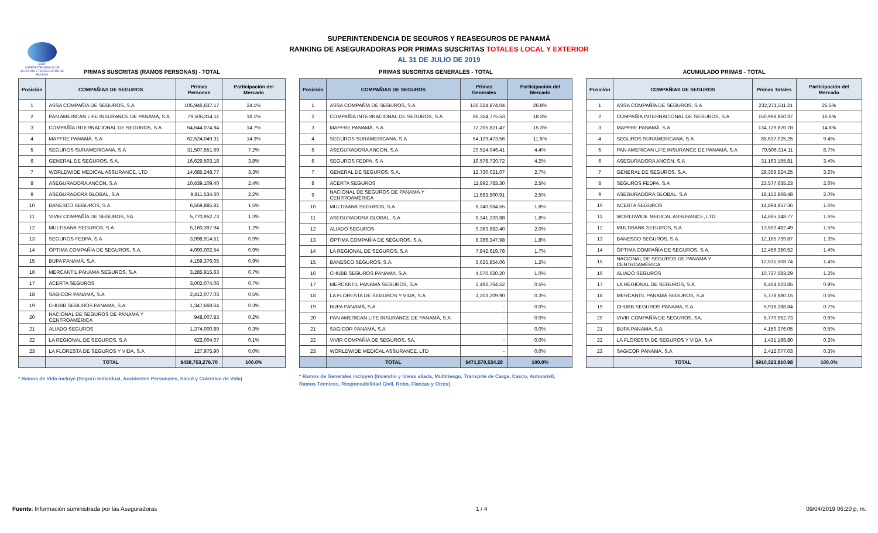SSRP
SUPERINTENDENCIA DE SEGUROS Y REASEGUROS DE PANAMÁ
SUPERINTENDENCIA DE SEGUROS Y REASEGUROS DE PANAMÁ
RANKING DE ASEGURADORAS POR PRIMAS SUSCRITAS TOTALES LOCAL Y EXTERIOR
AL 31 DE JULIO DE 2019
PRIMAS SUSCRITAS (RAMOS PERSONAS) - TOTAL
| Posición | COMPAÑIAS DE SEGUROS | Primas Personas | Participación del Mercado |
| --- | --- | --- | --- |
| 1 | ASSA COMPAÑÍA DE SEGUROS, S.A | 105,946,637.17 | 24.1% |
| 2 | PAN AMERICAN LIFE INSURANCE DE PANAMÁ, S.A | 79,506,314.11 | 18.1% |
| 3 | COMPAÑÍA INTERNACIONAL DE SEGUROS, S.A | 64,644,074.84 | 14.7% |
| 4 | MAPFRE PANAMÁ, S.A | 62,524,049.31 | 14.3% |
| 5 | SEGUROS SURAMERICANA, S.A | 31,507,551.69 | 7.2% |
| 6 | GENERAL DE SEGUROS, S.A. | 16,629,503.18 | 3.8% |
| 7 | WORLDWIDE MEDICAL ASSURANCE, LTD | 14,685,248.77 | 3.3% |
| 8 | ASEGURADORA ANCON, S.A | 10,639,109.40 | 2.4% |
| 9 | ASEGURADORA GLOBAL, S.A | 9,811,534.60 | 2.2% |
| 10 | BANESCO SEGUROS, S.A. | 6,559,885.81 | 1.5% |
| 11 | VIVIR COMPAÑÍA DE SEGUROS, SA. | 5,770,952.73 | 1.3% |
| 12 | MULTIBANK SEGUROS, S.A | 5,160,397.94 | 1.2% |
| 13 | SEGUROS FEDPA, S.A | 3,998,914.51 | 0.9% |
| 14 | ÓPTIMA COMPAÑÍA DE SEGUROS, S.A. | 4,090,002.54 | 0.9% |
| 15 | BUPA PANAMÁ, S.A. | 4,159,376.05 | 0.9% |
| 16 | MERCANTIL PANAMÁ SEGUROS, S.A | 3,285,915.63 | 0.7% |
| 17 | ACERTA SEGUROS | 3,002,074.06 | 0.7% |
| 18 | SAGICOR PANAMÁ, S.A | 2,412,077.03 | 0.5% |
| 19 | CHUBB SEGUROS PANAMA, S.A. | 1,347,668.64 | 0.3% |
| 20 | NACIONAL DE SEGUROS DE PANAMÁ Y CENTROAMÉRICA | 948,007.83 | 0.2% |
| 21 | ALIADO SEGUROS | 1,374,000.89 | 0.3% |
| 22 | LA REGIONAL DE SEGUROS, S.A | 622,004.07 | 0.1% |
| 23 | LA FLORESTA DE SEGUROS Y VIDA, S.A | 127,975.90 | 0.0% |
| | TOTAL | $438,753,276.70 | 100.0% |
* Ramos de Vida incluye (Seguro Individual, Accidentes Personales, Salud y Colectivo de Vida)
PRIMAS SUSCRITAS GENERALES - TOTAL
| Posición | COMPAÑIAS DE SEGUROS | Primas Generales | Participación del Mercado |
| --- | --- | --- | --- |
| 1 | ASSA COMPAÑÍA DE SEGUROS, S.A | 126,324,874.04 | 26.8% |
| 2 | COMPAÑÍA INTERNACIONAL DE SEGUROS, S.A | 86,354,775.53 | 18.3% |
| 3 | MAPFRE PANAMÁ, S.A | 72,205,821.47 | 15.3% |
| 4 | SEGUROS SURAMERICANA, S.A | 54,129,473.56 | 11.5% |
| 5 | ASEGURADORA ANCON, S.A | 20,524,046.41 | 4.4% |
| 6 | SEGUROS FEDPA, S.A | 19,578,720.72 | 4.2% |
| 7 | GENERAL DE SEGUROS, S.A. | 12,730,021.07 | 2.7% |
| 8 | ACERTA SEGUROS | 11,892,783.30 | 2.5% |
| 9 | NACIONAL DE SEGUROS DE PANAMÁ Y CENTROAMÉRICA | 11,583,500.91 | 2.5% |
| 10 | MULTIBANK SEGUROS, S.A | 8,340,084.55 | 1.8% |
| 11 | ASEGURADORA GLOBAL, S.A | 8,341,333.88 | 1.8% |
| 12 | ALIADO SEGUROS | 9,363,682.40 | 2.0% |
| 13 | ÓPTIMA COMPAÑÍA DE SEGUROS, S.A. | 8,366,347.98 | 1.8% |
| 14 | LA REGIONAL DE SEGUROS, S.A | 7,842,619.78 | 1.7% |
| 15 | BANESCO SEGUROS, S.A. | 5,625,854.06 | 1.2% |
| 16 | CHUBB SEGUROS PANAMA, S.A. | 4,570,620.20 | 1.0% |
| 17 | MERCANTIL PANAMÁ SEGUROS, S.A | 2,492,764.52 | 0.5% |
| 18 | LA FLORESTA DE SEGUROS Y VIDA, S.A | 1,303,209.90 | 0.3% |
| 19 | BUPA PANAMÁ, S.A. | - | 0.0% |
| 20 | PAN AMERICAN LIFE INSURANCE DE PANAMÁ, S.A | - | 0.0% |
| 21 | SAGICOR PANAMÁ, S.A | - | 0.0% |
| 22 | VIVIR COMPAÑÍA DE SEGUROS, SA. | - | 0.0% |
| 23 | WORLDWIDE MEDICAL ASSURANCE, LTD | - | 0.0% |
| | TOTAL | $471,570,534.28 | 100.0% |
* Ramos de Generales incluyen (Incendio y líneas aliada, Multiriesgo, Transprte de Carga, Casco, Automóvil, Ramos Técnicos, Responsabilidad Civil, Robo, Fianzas y Otros)
ACUMULADO PRIMAS - TOTAL
| Posición | COMPAÑIAS DE SEGUROS | Primas Totales | Participación del Mercado |
| --- | --- | --- | --- |
| 1 | ASSA COMPAÑÍA DE SEGUROS, S.A | 232,271,511.21 | 25.5% |
| 2 | COMPAÑÍA INTERNACIONAL DE SEGUROS, S.A | 150,998,850.37 | 16.6% |
| 3 | MAPFRE PANAMÁ, S.A | 134,729,870.78 | 14.8% |
| 4 | SEGUROS SURAMERICANA, S.A | 85,637,025.25 | 9.4% |
| 5 | PAN AMERICAN LIFE INSURANCE DE PANAMÁ, S.A | 79,506,314.11 | 8.7% |
| 6 | ASEGURADORA ANCON, S.A | 31,163,155.81 | 3.4% |
| 7 | GENERAL DE SEGUROS, S.A. | 29,359,524.25 | 3.2% |
| 8 | SEGUROS FEDPA, S.A | 23,577,635.23 | 2.6% |
| 9 | ASEGURADORA GLOBAL, S.A | 18,152,868.48 | 2.0% |
| 10 | ACERTA SEGUROS | 14,894,857.36 | 1.6% |
| 11 | WORLDWIDE MEDICAL ASSURANCE, LTD | 14,685,248.77 | 1.6% |
| 12 | MULTIBANK SEGUROS, S.A | 13,500,482.49 | 1.5% |
| 13 | BANESCO SEGUROS, S.A. | 12,185,739.87 | 1.3% |
| 14 | ÓPTIMA COMPAÑÍA DE SEGUROS, S.A. | 12,456,350.52 | 1.4% |
| 15 | NACIONAL DE SEGUROS DE PANAMÁ Y CENTROAMÉRICA | 12,531,508.74 | 1.4% |
| 16 | ALIADO SEGUROS | 10,737,683.29 | 1.2% |
| 17 | LA REGIONAL DE SEGUROS, S.A | 8,464,623.85 | 0.9% |
| 18 | MERCANTIL PANAMÁ SEGUROS, S.A | 5,778,680.15 | 0.6% |
| 19 | CHUBB SEGUROS PANAMA, S.A. | 5,918,288.84 | 0.7% |
| 20 | VIVIR COMPAÑÍA DE SEGUROS, SA. | 5,770,952.73 | 0.6% |
| 21 | BUPA PANAMÁ, S.A. | 4,159,376.05 | 0.5% |
| 22 | LA FLORESTA DE SEGUROS Y VIDA, S.A | 1,431,185.80 | 0.2% |
| 23 | SAGICOR PANAMÁ, S.A | 2,412,077.03 | 0.3% |
| | TOTAL | $910,323,810.98 | 100.0% |
Fuente: Información suministrada por las Aseguradoras 1 / 4 09/04/2019 06:20 p. m.